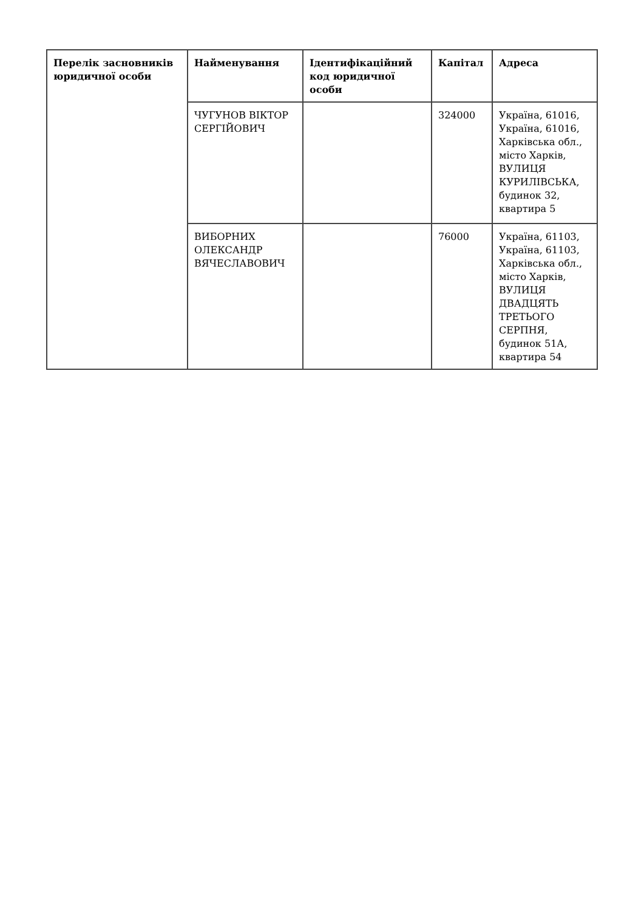| Перелік засновників юридичної особи | Найменування | Ідентифікаційний код юридичної особи | Капітал | Адреса |
| --- | --- | --- | --- | --- |
| | ЧУГУНОВ ВІКТОР СЕРГІЙОВИЧ | | 324000 | Україна, 61016, Україна, 61016, Харківська обл., місто Харків, ВУЛИЦЯ КУРИЛІВСЬКА, будинок 32, квартира 5 |
| | ВИБОРНИХ ОЛЕКСАНДР ВЯЧЕСЛАВОВИЧ | | 76000 | Україна, 61103, Україна, 61103, Харківська обл., місто Харків, ВУЛИЦЯ ДВАДЦЯТЬ ТРЕТЬОГО СЕРПНЯ, будинок 51А, квартира 54 |